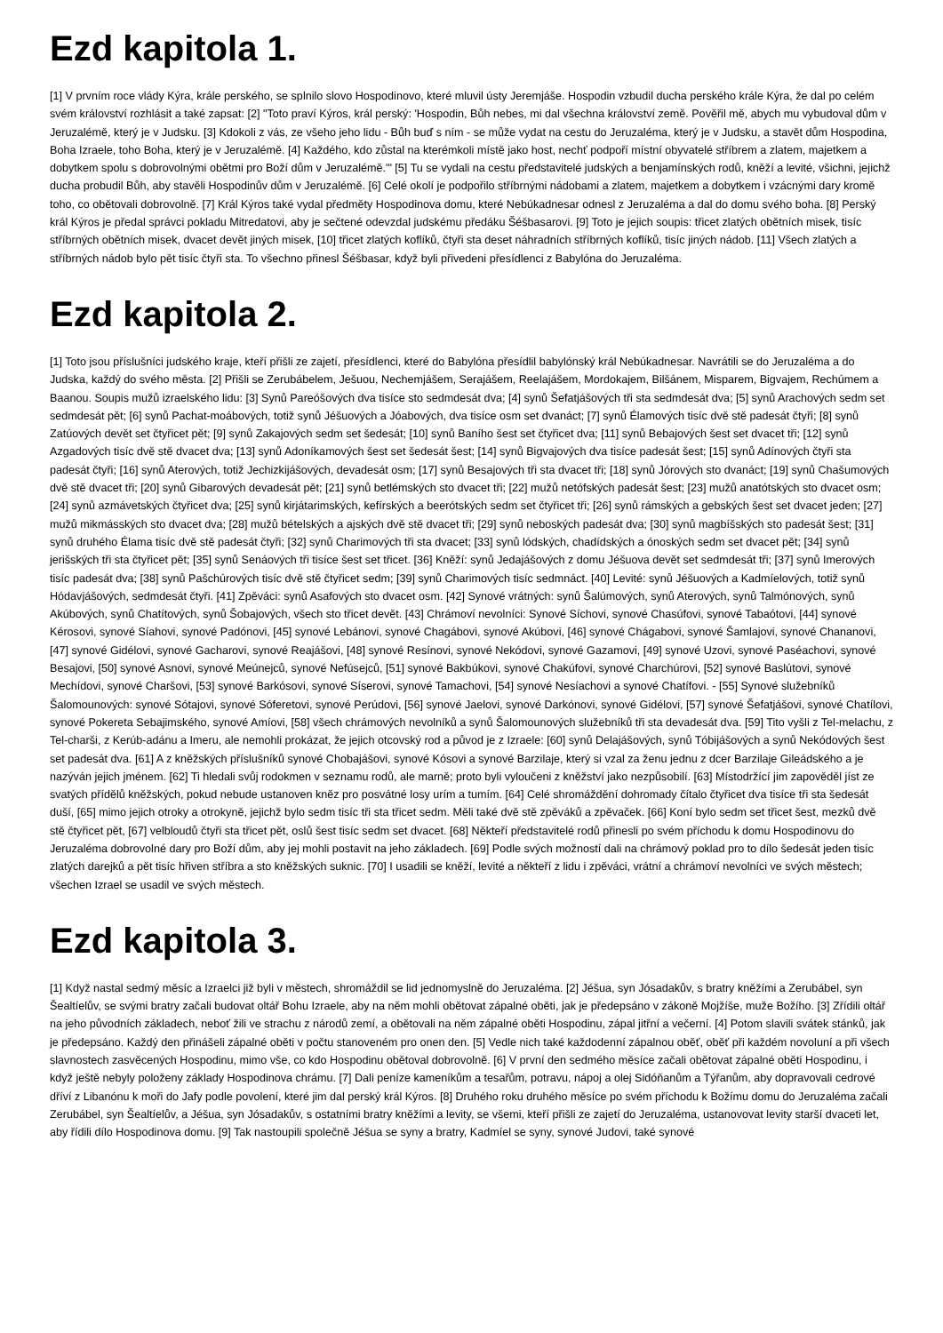Ezd kapitola 1.
[1] V prvním roce vlády Kýra, krále perského, se splnilo slovo Hospodinovo, které mluvil ústy Jeremjáše. Hospodin vzbudil ducha perského krále Kýra, že dal po celém svém království rozhlásit a také zapsat: [2] "Toto praví Kýros, král perský: 'Hospodin, Bůh nebes, mi dal všechna království země. Pověřil mě, abych mu vybudoval dům v Jeruzalémě, který je v Judsku. [3] Kdokoli z vás, ze všeho jeho lidu - Bůh buď s ním - se může vydat na cestu do Jeruzaléma, který je v Judsku, a stavět dům Hospodina, Boha Izraele, toho Boha, který je v Jeruzalémě. [4] Každého, kdo zůstal na kterémkoli místě jako host, nechť podpoří místní obyvatelé stříbrem a zlatem, majetkem a dobytkem spolu s dobrovolnými obětmi pro Boží dům v Jeruzalémě.'" [5] Tu se vydali na cestu představitelé judských a benjamínských rodů, kněží a levité, všichni, jejichž ducha probudil Bůh, aby stavěli Hospodinův dům v Jeruzalémě. [6] Celé okolí je podpořilo stříbrnými nádobami a zlatem, majetkem a dobytkem i vzácnými dary kromě toho, co obětovali dobrovolně. [7] Král Kýros také vydal předměty Hospodinova domu, které Nebúkadnesar odnesl z Jeruzaléma a dal do domu svého boha. [8] Perský král Kýros je předal správci pokladu Mitredatovi, aby je sečtené odevzdal judskému předáku Šéšbasarovi. [9] Toto je jejich soupis: třicet zlatých obětních misek, tisíc stříbrných obětních misek, dvacet devět jiných misek, [10] třicet zlatých koflíků, čtyři sta deset náhradních stříbrných koflíků, tisíc jiných nádob. [11] Všech zlatých a stříbrných nádob bylo pět tisíc čtyři sta. To všechno přinesl Šéšbasar, když byli přivedeni přesídlenci z Babylóna do Jeruzaléma.
Ezd kapitola 2.
[1] Toto jsou příslušníci judského kraje, kteří přišli ze zajetí, přesídlenci, které do Babylóna přesídlil babylónský král Nebúkadnesar. Navrátili se do Jeruzaléma a do Judska, každý do svého města. [2] Přišli se Zerubábelem, Ješuou, Nechemjášem, Serajášem, Reelajášem, Mordokajem, Bilšánem, Misparem, Bigvajem, Rechúmem a Baanou. Soupis mužů izraelského lidu: [3] Synů Pareóšových dva tisíce sto sedmdesát dva; [4] synů Šefatjášových tři sta sedmdesát dva; [5] synů Arachových sedm set sedmdesát pět; [6] synů Pachat-moábových, totiž synů Jéšuových a Jóabových, dva tisíce osm set dvanáct; [7] synů Élamových tisíc dvě stě padesát čtyři; [8] synů Zatúových devět set čtyřicet pět; [9] synů Zakajových sedm set šedesát; [10] synů Baního šest set čtyřicet dva; [11] synů Bebajových šest set dvacet tři; [12] synů Azgadových tisíc dvě stě dvacet dva; [13] synů Adoníkamových šest set šedesát šest; [14] synů Bigvajových dva tisíce padesát šest; [15] synů Adínových čtyři sta padesát čtyři; [16] synů Aterových, totiž Jechizkijášových, devadesát osm; [17] synů Besajových tři sta dvacet tři; [18] synů Jórových sto dvanáct; [19] synů Chašumových dvě stě dvacet tři; [20] synů Gibarových devadesát pět; [21] synů betlémských sto dvacet tři; [22] mužů netófských padesát šest; [23] mužů anatótských sto dvacet osm; [24] synů azmávetských čtyřicet dva; [25] synů kirjátarimských, kefírských a beerótských sedm set čtyřicet tři; [26] synů rámských a gebských šest set dvacet jeden; [27] mužů mikmásských sto dvacet dva; [28] mužů bételských a ajských dvě stě dvacet tři; [29] synů neboských padesát dva; [30] synů magbíšských sto padesát šest; [31] synů druhého Élama tisíc dvě stě padesát čtyři; [32] synů Charimových tři sta dvacet; [33] synů lódských, chadídských a ónoských sedm set dvacet pět; [34] synů jerišských tři sta čtyřicet pět; [35] synů Senáových tři tisíce šest set třicet. [36] Kněží: synů Jedajášových z domu Jéšuova devět set sedmdesát tři; [37] synů Imerových tisíc padesát dva; [38] synů Pašchúrových tisíc dvě stě čtyřicet sedm; [39] synů Charimových tisíc sedmnáct. [40] Levité: synů Jéšuových a Kadmíelových, totiž synů Hódavjášových, sedmdesát čtyři. [41] Zpěváci: synů Asafových sto dvacet osm. [42] Synové vrátných: synů Šalúmových, synů Aterových, synů Talmónových, synů Akúbových, synů Chatítových, synů Šobajových, všech sto třicet devět. [43] Chrámoví nevolníci: Synové Síchovi, synové Chasúfovi, synové Tabaótovi, [44] synové Kérosovi, synové Síahovi, synové Padónovi, [45] synové Lebánovi, synové Chagábovi, synové Akúbovi, [46] synové Chágabovi, synové Šamlajovi, synové Chananovi, [47] synové Gidélovi, synové Gacharovi, synové Reajášovi, [48] synové Resínovi, synové Nekódovi, synové Gazamovi, [49] synové Uzovi, synové Paséachovi, synové Besajovi, [50] synové Asnovi, synové Meúnejců, synové Nefúsejců, [51] synové Bakbúkovi, synové Chakúfovi, synové Charchúrovi, [52] synové Baslútovi, synové Mechídovi, synové Charšovi, [53] synové Barkósovi, synové Síserovi, synové Tamachovi, [54] synové Nesíachovi a synové Chatífovi. - [55] Synové služebníků Šalomounových: synové Sótajovi, synové Sóferetovi, synové Perúdovi, [56] synové Jaelovi, synové Darkónovi, synové Gidélovi, [57] synové Šefatjášovi, synové Chatílovi, synové Pokereta Sebajimského, synové Amíovi, [58] všech chrámových nevolníků a synů Šalomounových služebníků tři sta devadesát dva. [59] Tito vyšli z Tel-melachu, z Tel-charši, z Kerúb-adánu a Imeru, ale nemohli prokázat, že jejich otcovský rod a původ je z Izraele: [60] synů Delajášových, synů Tóbijášových a synů Nekódových šest set padesát dva. [61] A z kněžských příslušníků synové Chobajášovi, synové Kósovi a synové Barzilaje, který si vzal za ženu jednu z dcer Barzilaje Gileádského a je nazýván jejich jménem. [62] Ti hledali svůj rodokmen v seznamu rodů, ale marně; proto byli vyloučeni z kněžství jako nezpůsobilí. [63] Místodržící jim zapověděl jíst ze svatých přídělů kněžských, pokud nebude ustanoven kněz pro posvátné losy urím a tumím. [64] Celé shromáždění dohromady čítalo čtyřicet dva tisíce tři sta šedesát duší, [65] mimo jejich otroky a otrokyně, jejichž bylo sedm tisíc tři sta třicet sedm. Měli také dvě stě zpěváků a zpěvaček. [66] Koní bylo sedm set třicet šest, mezků dvě stě čtyřicet pět, [67] velbloudů čtyři sta třicet pět, oslů šest tisíc sedm set dvacet. [68] Někteří představitelé rodů přinesli po svém příchodu k domu Hospodinovu do Jeruzaléma dobrovolné dary pro Boží dům, aby jej mohli postavit na jeho základech. [69] Podle svých možností dali na chrámový poklad pro to dílo šedesát jeden tisíc zlatých darejků a pět tisíc hřiven stříbra a sto kněžských suknic. [70] I usadili se kněží, levité a někteří z lidu i zpěváci, vrátní a chrámoví nevolníci ve svých městech; všechen Izrael se usadil ve svých městech.
Ezd kapitola 3.
[1] Když nastal sedmý měsíc a Izraelci již byli v městech, shromáždil se lid jednomyslně do Jeruzaléma. [2] Jéšua, syn Jósadakův, s bratry kněžími a Zerubábel, syn Šealtíelův, se svými bratry začali budovat oltář Bohu Izraele, aby na něm mohli obětovat zápalné oběti, jak je předepsáno v zákoně Mojžíše, muže Božího. [3] Zřídili oltář na jeho původních základech, neboť žili ve strachu z národů zemí, a obětovali na něm zápalné oběti Hospodinu, zápal jitřní a večerní. [4] Potom slavili svátek stánků, jak je předepsáno. Každý den přinášeli zápalné oběti v počtu stanoveném pro onen den. [5] Vedle nich také každodenní zápalnou oběť, oběť při každém novoluní a při všech slavnostech zasvěcených Hospodinu, mimo vše, co kdo Hospodinu obětoval dobrovolně. [6] V první den sedmého měsíce začali obětovat zápalné oběti Hospodinu, i když ještě nebyly položeny základy Hospodinova chrámu. [7] Dali peníze kameníkům a tesařům, potravu, nápoj a olej Sidóňanům a Týřanům, aby dopravovali cedrové dříví z Libanónu k moři do Jafy podle povolení, které jim dal perský král Kýros. [8] Druhého roku druhého měsíce po svém příchodu k Božímu domu do Jeruzaléma začali Zerubábel, syn Šealtíelův, a Jéšua, syn Jósadakův, s ostatními bratry kněžími a levity, se všemi, kteří přišli ze zajetí do Jeruzaléma, ustanovovat levity starší dvaceti let, aby řídili dílo Hospodinova domu. [9] Tak nastoupili společně Jéšua se syny a bratry, Kadmíel se syny, synové Judovi, také synové